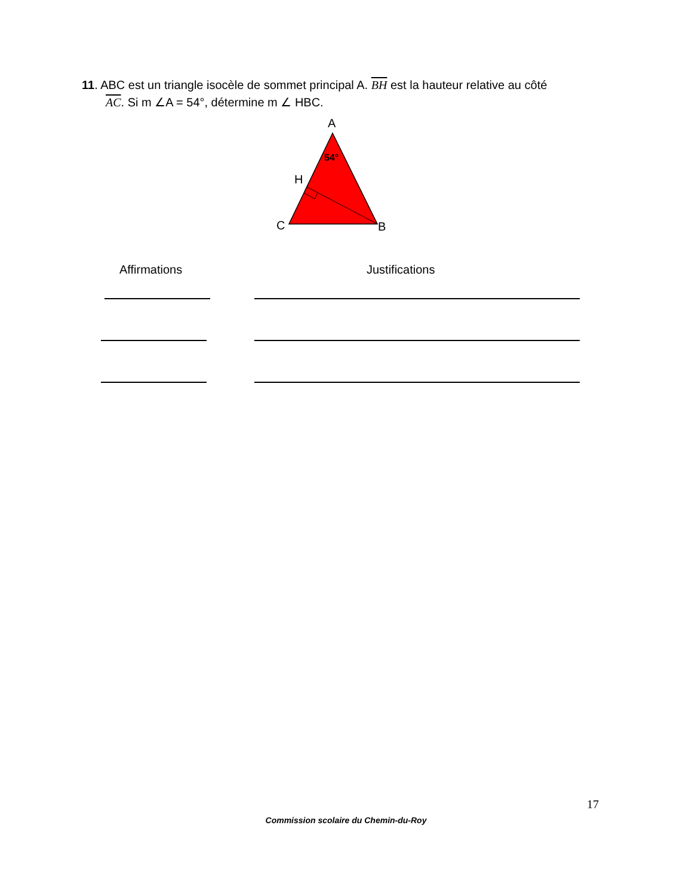11. ABC est un triangle isocèle de sommet principal A. BH est la hauteur relative au côté
AC. Si m ∠A = 54°, détermine m ∠ HBC.
A
54°
H
C
B
Affirmations Justifications
17
Commission scolaire du Chemin-du-Roy